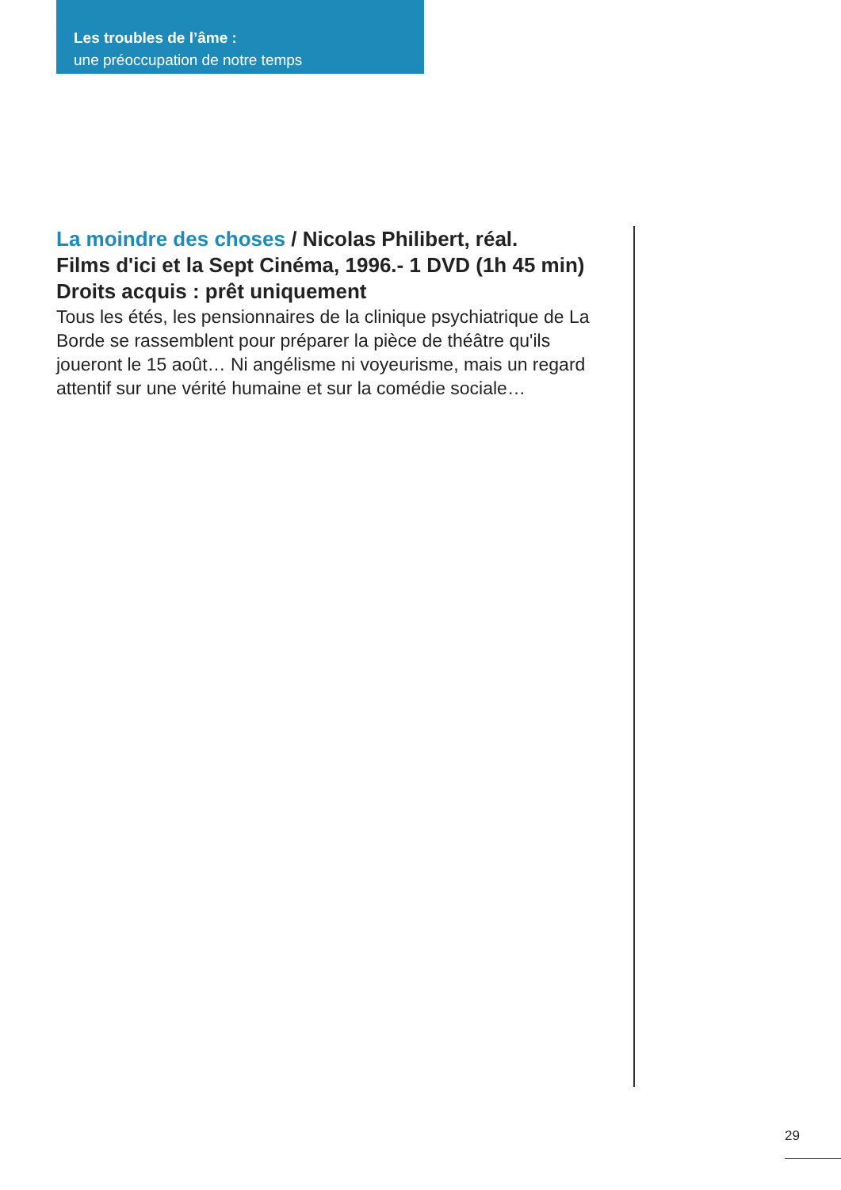Les troubles de l’âme :
une préoccupation de notre temps
La moindre des choses / Nicolas Philibert, réal.
Films d'ici et la Sept Cinéma, 1996.- 1 DVD (1h 45 min)
Droits acquis : prêt uniquement
Tous les étés, les pensionnaires de la clinique psychiatrique de La Borde se rassemblent pour préparer la pièce de théâtre qu'ils joueront le 15 août… Ni angélisme ni voyeurisme, mais un regard attentif sur une vérité humaine et sur la comédie sociale…
29